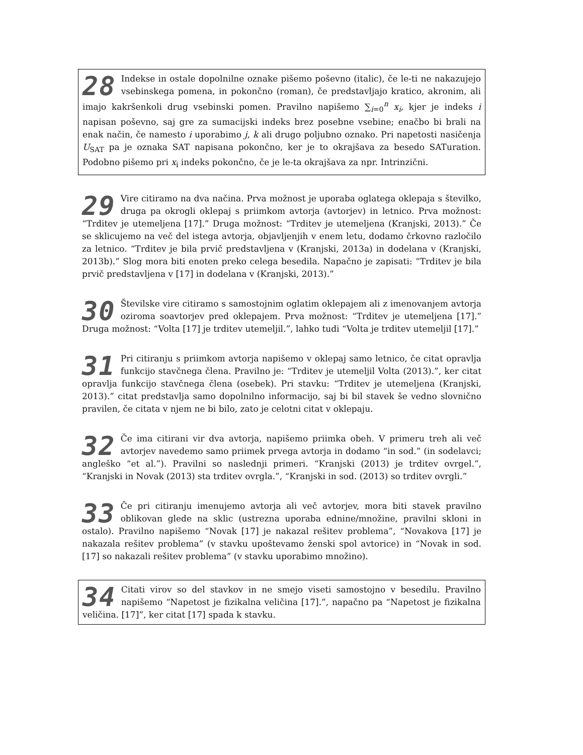28 Indekse in ostale dopolnilne oznake pišemo poševno (italic), če le-ti ne nakazujejo vsebinskega pomena, in pokončno (roman), če predstavljajo kratico, akronim, ali imajo kakršenkoli drug vsebinski pomen. Pravilno napišemo ∑<sub>i=0</sub><sup>n</sup> x<sub>i</sub>, kjer je indeks i napisan poševno, saj gre za sumacijski indeks brez posebne vsebine; enačbo bi brali na enak način, če namesto i uporabimo j, k ali drugo poljubno oznako. Pri napetosti nasičenja U<sub>SAT</sub> pa je oznaka SAT napisana pokončno, ker je to okrajšava za besedo SATuration. Podobno pišemo pri x<sub>i</sub> indeks pokončno, če je le-ta okrajšava za npr. Intrinzični.
29 Vire citiramo na dva načina. Prva možnost je uporaba oglatega oklepaja s številko, druga pa okrogli oklepaj s priimkom avtorja (avtorjev) in letnico. Prva možnost: “Trditev je utemeljena [17].” Druga možnost: “Trditev je utemeljena (Kranjski, 2013).” Če se sklicujemo na več del istega avtorja, objavljenjih v enem letu, dodamo črkovno razločilo za letnico. “Trditev je bila prvič predstavljena v (Kranjski, 2013a) in dodelana v (Kranjski, 2013b).” Slog mora biti enoten preko celega besedila. Napačno je zapisati: “Trditev je bila prvič predstavljena v [17] in dodelana v (Kranjski, 2013).”
30 Številske vire citiramo s samostojnim oglatim oklepajem ali z imenovanjem avtorja oziroma soavtorjev pred oklepajem. Prva možnost: “Trditev je utemeljena [17].” Druga možnost: “Volta [17] je trditev utemeljil.”, lahko tudi “Volta je trditev utemeljil [17].”
31 Pri citiranju s priimkom avtorja napišemo v oklepaj samo letnico, če citat opravlja funkcijo stavčnega člena. Pravilno je: “Trditev je utemeljil Volta (2013).”, ker citat opravlja funkcijo stavčnega člena (osebek). Pri stavku: “Trditev je utemeljena (Kranjski, 2013).” citat predstavlja samo dopolnilno informacijo, saj bi bil stavek še vedno slovnično pravilen, če citata v njem ne bi bilo, zato je celotni citat v oklepaju.
32 Če ima citirani vir dva avtorja, napišemo priimka obeh. V primeru treh ali več avtorjev navedemo samo priimek prvega avtorja in dodamo “in sod.” (in sodelavci; angleško “et al.”). Pravilni so naslednji primeri. “Kranjski (2013) je trditev ovrgel.”, “Kranjski in Novak (2013) sta trditev ovrgla.”, “Kranjski in sod. (2013) so trditev ovrgli.”
33 Če pri citiranju imenujemo avtorja ali več avtorjev, mora biti stavek pravilno oblikovan glede na sklic (ustrezna uporaba ednine/množine, pravilni skloni in ostalo). Pravilno napišemo “Novak [17] je nakazal rešitev problema”, “Novakova [17] je nakazala rešitev problema” (v stavku upoštevamo ženski spol avtorice) in “Novak in sod. [17] so nakazali rešitev problema” (v stavku uporabimo množino).
34 Citati virov so del stavkov in ne smejo viseti samostojno v besedilu. Pravilno napišemo “Napetost je fizikalna veličina [17].”, napačno pa “Napetost je fizikalna veličina. [17]”, ker citat [17] spada k stavku.